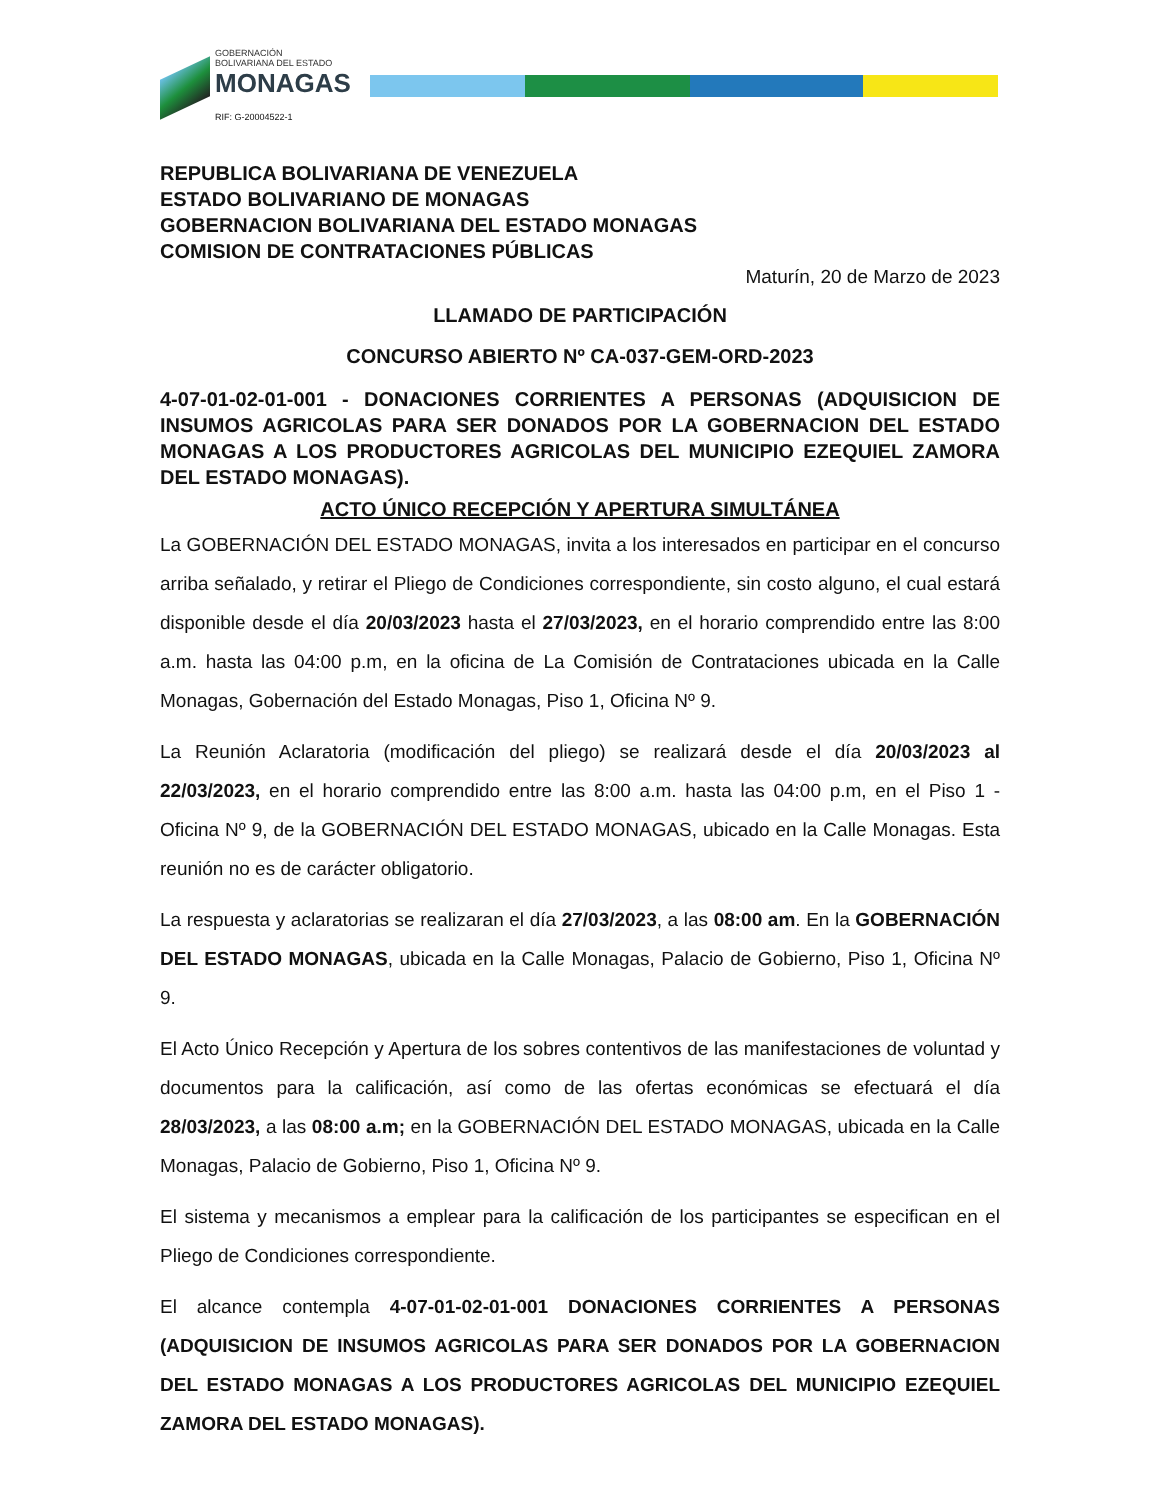GOBERNACIÓN
BOLIVARIANA DEL ESTADO
MONAGAS
RIF: G-20004522-1
REPUBLICA BOLIVARIANA DE VENEZUELA
ESTADO BOLIVARIANO DE MONAGAS
GOBERNACION BOLIVARIANA DEL ESTADO MONAGAS
COMISION DE CONTRATACIONES PÚBLICAS
Maturín, 20 de Marzo de 2023
LLAMADO DE PARTICIPACIÓN
CONCURSO ABIERTO Nº CA-037-GEM-ORD-2023
4-07-01-02-01-001 - DONACIONES CORRIENTES A PERSONAS (ADQUISICION DE INSUMOS AGRICOLAS PARA SER DONADOS POR LA GOBERNACION DEL ESTADO MONAGAS A LOS PRODUCTORES AGRICOLAS DEL MUNICIPIO EZEQUIEL ZAMORA DEL ESTADO MONAGAS).
ACTO ÚNICO RECEPCIÓN Y APERTURA SIMULTÁNEA
La GOBERNACIÓN DEL ESTADO MONAGAS, invita a los interesados en participar en el concurso arriba señalado, y retirar el Pliego de Condiciones correspondiente, sin costo alguno, el cual estará disponible desde el día 20/03/2023 hasta el 27/03/2023, en el horario comprendido entre las 8:00 a.m. hasta las 04:00 p.m, en la oficina de La Comisión de Contrataciones ubicada en la Calle Monagas, Gobernación del Estado Monagas, Piso 1, Oficina Nº 9.
La Reunión Aclaratoria (modificación del pliego) se realizará desde el día 20/03/2023 al 22/03/2023, en el horario comprendido entre las 8:00 a.m. hasta las 04:00 p.m, en el Piso 1 - Oficina Nº 9, de la GOBERNACIÓN DEL ESTADO MONAGAS, ubicado en la Calle Monagas. Esta reunión no es de carácter obligatorio.
La respuesta y aclaratorias se realizaran el día 27/03/2023, a las 08:00 am. En la GOBERNACIÓN DEL ESTADO MONAGAS, ubicada en la Calle Monagas, Palacio de Gobierno, Piso 1, Oficina Nº 9.
El Acto Único Recepción y Apertura de los sobres contentivos de las manifestaciones de voluntad y documentos para la calificación, así como de las ofertas económicas se efectuará el día 28/03/2023, a las 08:00 a.m; en la GOBERNACIÓN DEL ESTADO MONAGAS, ubicada en la Calle Monagas, Palacio de Gobierno, Piso 1, Oficina Nº 9.
El sistema y mecanismos a emplear para la calificación de los participantes se especifican en el Pliego de Condiciones correspondiente.
El alcance contempla 4-07-01-02-01-001 DONACIONES CORRIENTES A PERSONAS (ADQUISICION DE INSUMOS AGRICOLAS PARA SER DONADOS POR LA GOBERNACION DEL ESTADO MONAGAS A LOS PRODUCTORES AGRICOLAS DEL MUNICIPIO EZEQUIEL ZAMORA DEL ESTADO MONAGAS).